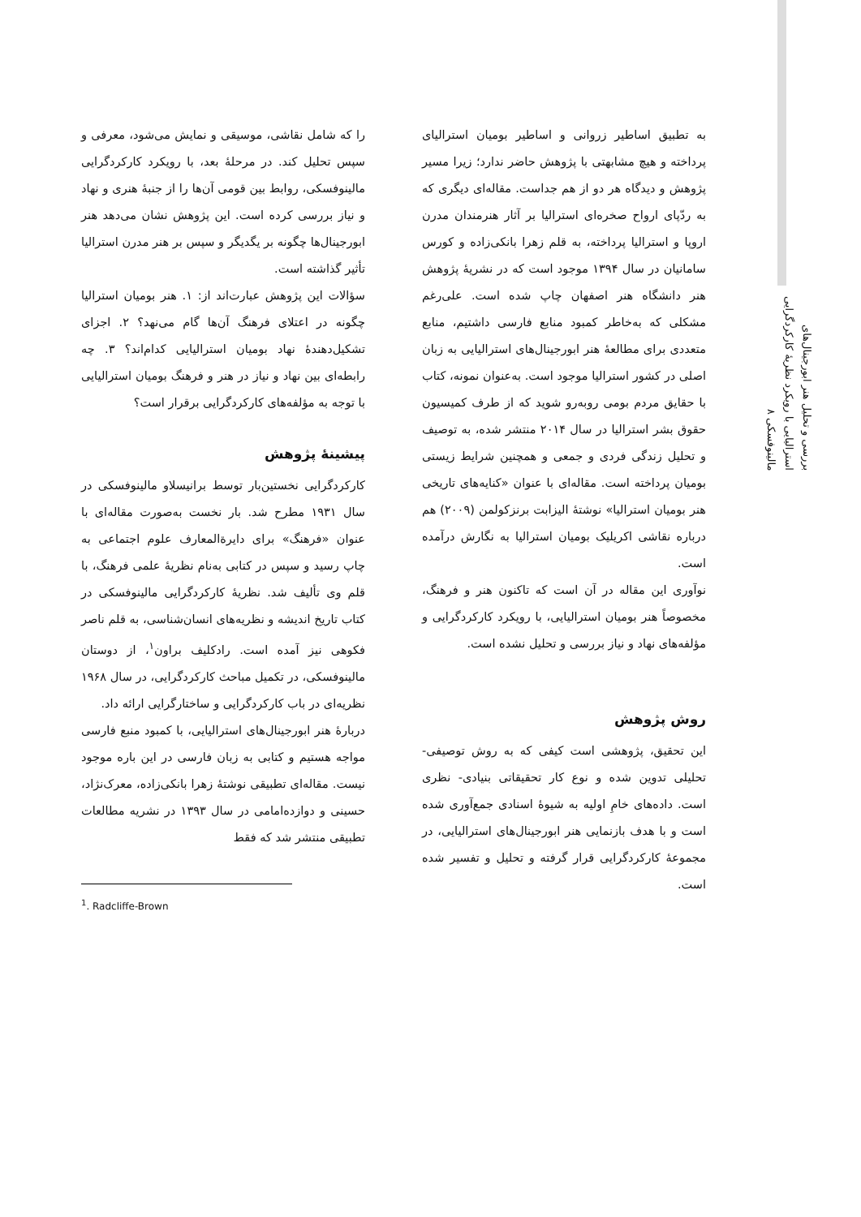بررسی و تحلیل هنر ابورجینال‌های استرالیایی با رویکرد نظریهٔ کارکردگرایی مالینوفسکی ۸
را که شامل نقاشی، موسیقی و نمایش می‌شود، معرفی و سپس تحلیل کند. در مرحلهٔ بعد، با رویکرد کارکردگرایی مالینوفسکی، روابط بین قومی آن‌ها را از جنبهٔ هنری و نهاد و نیاز بررسی کرده است. این پژوهش نشان می‌دهد هنر ابورجینال‌ها چگونه بر یگدیگر و سپس بر هنر مدرن استرالیا تأثیر گذاشته است.
سؤالات این پژوهش عبارت‌اند از: ۱. هنر بومیان استرالیا چگونه در اعتلای فرهنگ آن‌ها گام می‌نهد؟ ۲. اجزای تشکیل‌دهندهٔ نهاد بومیان استرالیایی کدام‌اند؟ ۳. چه رابطه‌ای بین نهاد و نیاز در هنر و فرهنگ بومیان استرالیایی با توجه به مؤلفه‌های کارکردگرایی برقرار است؟
پیشینهٔ پژوهش
کارکردگرایی نخستین‌بار توسط برانیسلاو مالینوفسکی در سال ۱۹۳۱ مطرح شد. بار نخست به‌صورت مقاله‌ای با عنوان «فرهنگ» برای دایرةالمعارف علوم اجتماعی به چاپ رسید و سپس در کتابی به‌نام نظریهٔ علمی فرهنگ، با قلم وی تألیف شد. نظریهٔ کارکردگرایی مالینوفسکی در کتاب تاریخ اندیشه و نظریه‌های انسان‌شناسی، به قلم ناصر فکوهی نیز آمده است. رادکلیف براون<sup>۱</sup>، از دوستان مالینوفسکی، در تکمیل مباحث کارکردگرایی، در سال ۱۹۶۸ نظریه‌ای در باب کارکردگرایی و ساختارگرایی ارائه داد.
دربارهٔ هنر ابورجینال‌های استرالیایی، با کمبود منبع فارسی مواجه هستیم و کتابی به زبان فارسی در این باره موجود نیست. مقاله‌ای تطبیقی نوشتهٔ زهرا بانکی‌زاده، معرک‌نژاد، حسینی و دوازده‌امامی در سال ۱۳۹۳ در نشریه مطالعات تطبیقی منتشر شد که فقط
<sup>1</sup>. Radcliffe-Brown
به تطبیق اساطیر زروانی و اساطیر بومیان استرالیای پرداخته و هیچ مشابهتی با پژوهش حاضر ندارد؛ زیرا مسیر پژوهش و دیدگاه هر دو از هم جداست. مقاله‌ای دیگری که به ردّپای ارواح صخره‌ای استرالیا بر آثار هنرمندان مدرن اروپا و استرالیا پرداخته، به قلم زهرا بانکی‌زاده و کورس سامانیان در سال ۱۳۹۴ موجود است که در نشریهٔ پژوهش هنر دانشگاه هنر اصفهان چاپ شده است. علی‌رغم مشکلی که به‌خاطر کمبود منابع فارسی داشتیم، منابع متعددی برای مطالعهٔ هنر ابورجینال‌های استرالیایی به زبان اصلی در کشور استرالیا موجود است. به‌عنوان نمونه، کتاب با حقایق مردم بومی روبه‌رو شوید که از طرف کمیسیون حقوق بشر استرالیا در سال ۲۰۱۴ منتشر شده، به توصیف و تحلیل زندگی فردی و جمعی و همچنین شرایط زیستی بومیان پرداخته است. مقاله‌ای با عنوان «کنایه‌های تاریخی هنر بومیان استرالیا» نوشتهٔ الیزابت برنزکولمن (۲۰۰۹) هم درباره نقاشی اکریلیک بومیان استرالیا به نگارش درآمده است.
نوآوری این مقاله در آن است که تاکنون هنر و فرهنگ، مخصوصاً هنر بومیان استرالیایی، با رویکرد کارکردگرایی و مؤلفه‌های نهاد و نیاز بررسی و تحلیل نشده است.
روش پژوهش
این تحقیق، پژوهشی است کیفی که به روش توصیفی-تحلیلی تدوین شده و نوع کار تحقیقاتی بنیادی- نظری است. داده‌های خامِ اولیه به شیوهٔ اسنادی جمع‌آوری شده است و با هدف بازنمایی هنر ابورجینال‌های استرالیایی، در مجموعهٔ کارکردگرایی قرار گرفته و تحلیل و تفسیر شده است.